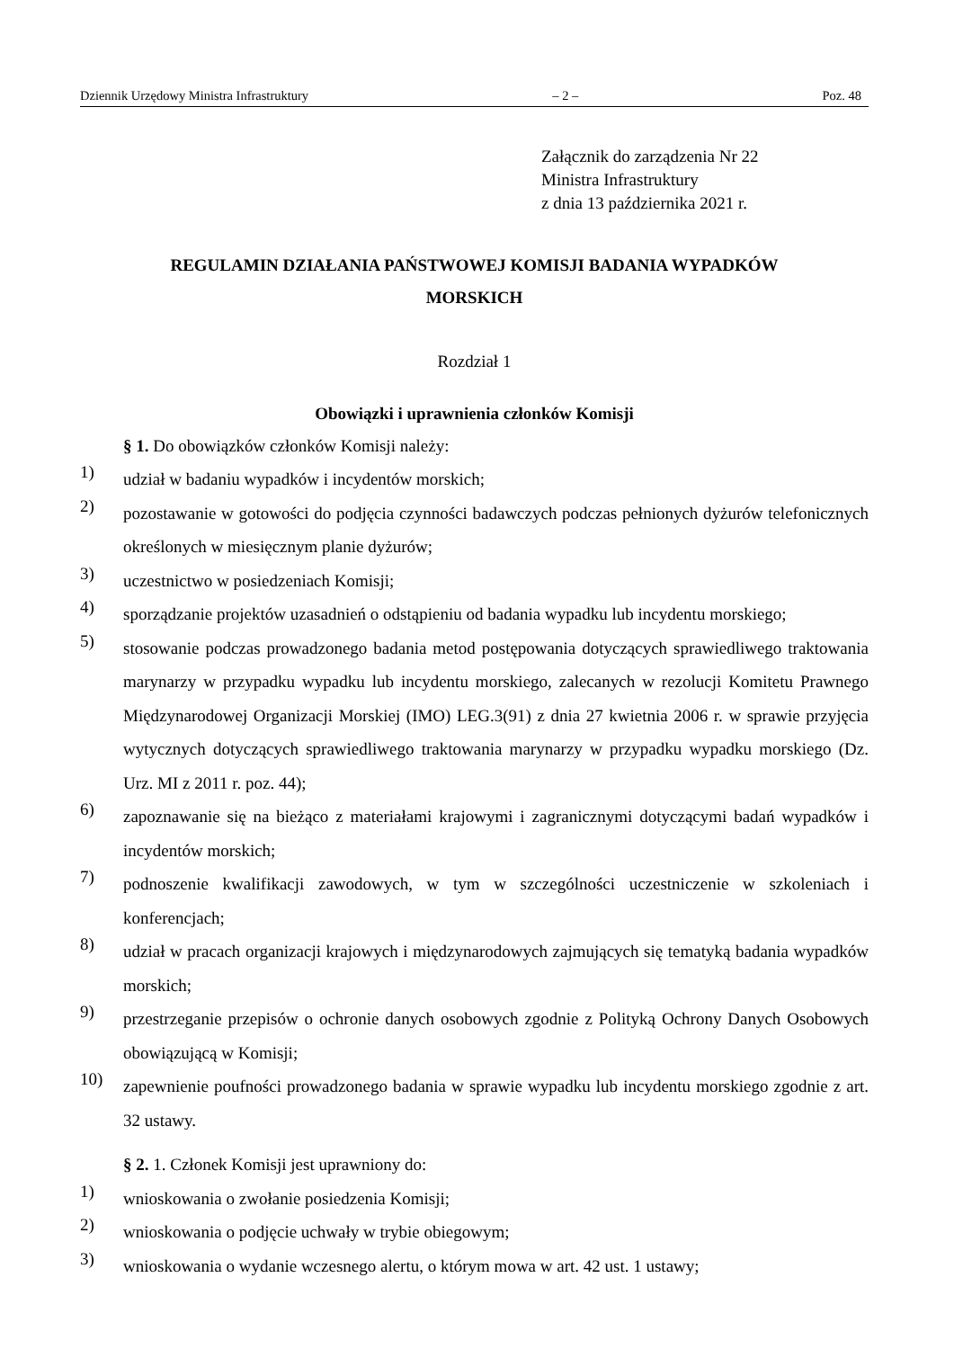Dziennik Urzędowy Ministra Infrastruktury – 2 – Poz. 48
Załącznik do zarządzenia Nr 22
Ministra Infrastruktury
z dnia 13 października 2021 r.
REGULAMIN DZIAŁANIA PAŃSTWOWEJ KOMISJI BADANIA WYPADKÓW
MORSKICH
Rozdział 1
Obowiązki i uprawnienia członków Komisji
§ 1. Do obowiązków członków Komisji należy:
1)
udział w badaniu wypadków i incydentów morskich;
2)
pozostawanie w gotowości do podjęcia czynności badawczych podczas pełnionych dyżurów telefonicznych określonych w miesięcznym planie dyżurów;
3)
uczestnictwo w posiedzeniach Komisji;
4)
sporządzanie projektów uzasadnień o odstąpieniu od badania wypadku lub incydentu morskiego;
5)
stosowanie podczas prowadzonego badania metod postępowania dotyczących sprawiedliwego traktowania marynarzy w przypadku wypadku lub incydentu morskiego, zalecanych w rezolucji Komitetu Prawnego Międzynarodowej Organizacji Morskiej (IMO) LEG.3(91) z dnia 27 kwietnia 2006 r. w sprawie przyjęcia wytycznych dotyczących sprawiedliwego traktowania marynarzy w przypadku wypadku morskiego (Dz. Urz. MI z 2011 r. poz. 44);
6)
zapoznawanie się na bieżąco z materiałami krajowymi i zagranicznymi dotyczącymi badań wypadków i incydentów morskich;
7)
podnoszenie kwalifikacji zawodowych, w tym w szczególności uczestniczenie w szkoleniach i konferencjach;
8)
udział w pracach organizacji krajowych i międzynarodowych zajmujących się tematyką badania wypadków morskich;
9)
przestrzeganie przepisów o ochronie danych osobowych zgodnie z Polityką Ochrony Danych Osobowych obowiązującą w Komisji;
10)
zapewnienie poufności prowadzonego badania w sprawie wypadku lub incydentu morskiego zgodnie z art. 32 ustawy.
§ 2. 1. Członek Komisji jest uprawniony do:
1)
wnioskowania o zwołanie posiedzenia Komisji;
2)
wnioskowania o podjęcie uchwały w trybie obiegowym;
3)
wnioskowania o wydanie wczesnego alertu, o którym mowa w art. 42 ust. 1 ustawy;